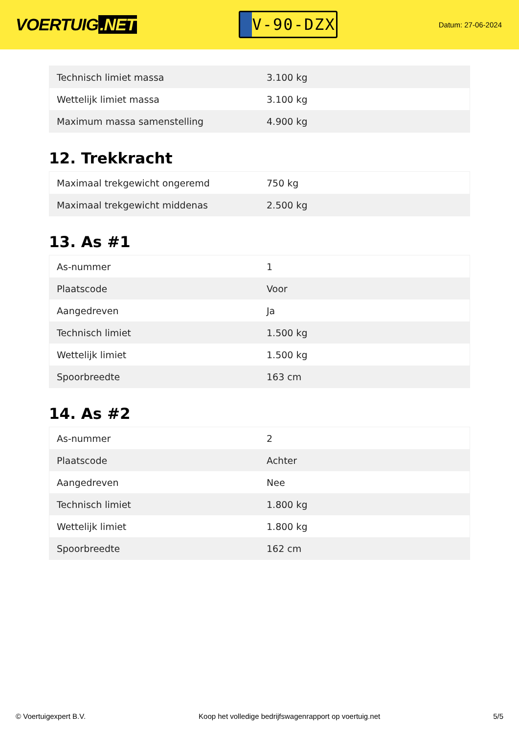VOERTUIG.NET
V-90-DZX
Datum: 27-06-2024
| Technisch limiet massa | 3.100 kg |
| Wettelijk limiet massa | 3.100 kg |
| Maximum massa samenstelling | 4.900 kg |
12. Trekkracht
| Maximaal trekgewicht ongeremd | 750 kg |
| Maximaal trekgewicht middenas | 2.500 kg |
13. As #1
| As-nummer | 1 |
| Plaatscode | Voor |
| Aangedreven | Ja |
| Technisch limiet | 1.500 kg |
| Wettelijk limiet | 1.500 kg |
| Spoorbreedte | 163 cm |
14. As #2
| As-nummer | 2 |
| Plaatscode | Achter |
| Aangedreven | Nee |
| Technisch limiet | 1.800 kg |
| Wettelijk limiet | 1.800 kg |
| Spoorbreedte | 162 cm |
© Voertuigexpert B.V. Koop het volledige bedrijfswagenrapport op voertuig.net 5/5